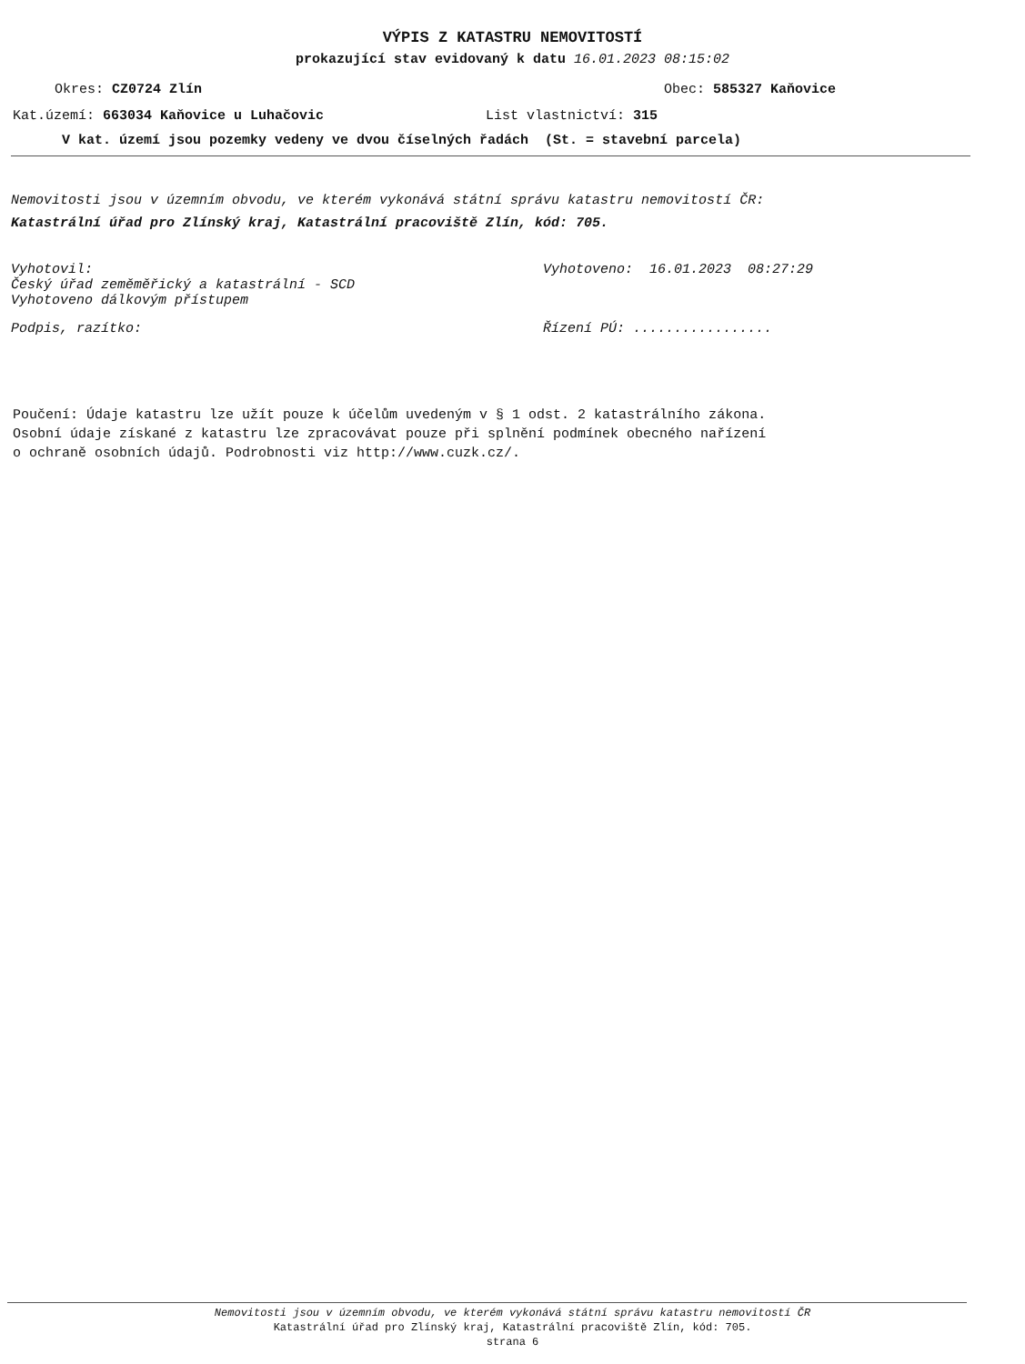VÝPIS Z KATASTRU NEMOVITOSTÍ
prokazující stav evidovaný k datu 16.01.2023 08:15:02
Okres: CZ0724 Zlín Obec: 585327 Kaňovice
Kat.území: 663034 Kaňovice u Luhačovic List vlastnictví: 315
V kat. území jsou pozemky vedeny ve dvou číselných řadách (St. = stavební parcela)
Nemovitosti jsou v územním obvodu, ve kterém vykonává státní správu katastru nemovitostí ČR:
Katastrální úřad pro Zlínský kraj, Katastrální pracoviště Zlín, kód: 705.
Vyhotovil:
Český úřad zeměměřický a katastrální - SCD
Vyhotoveno dálkovým přístupem
Vyhotoveno: 16.01.2023 08:27:29
Podpis, razítko: Řízení PÚ: .................
Poučení: Údaje katastru lze užít pouze k účelům uvedeným v § 1 odst. 2 katastrálního zákona.
Osobní údaje získané z katastru lze zpracovávat pouze při splnění podmínek obecného nařízení
o ochraně osobních údajů. Podrobnosti viz http://www.cuzk.cz/.
Nemovitosti jsou v územním obvodu, ve kterém vykonává státní správu katastru nemovitostí ČR
Katastrální úřad pro Zlínský kraj, Katastrální pracoviště Zlín, kód: 705.
strana 6